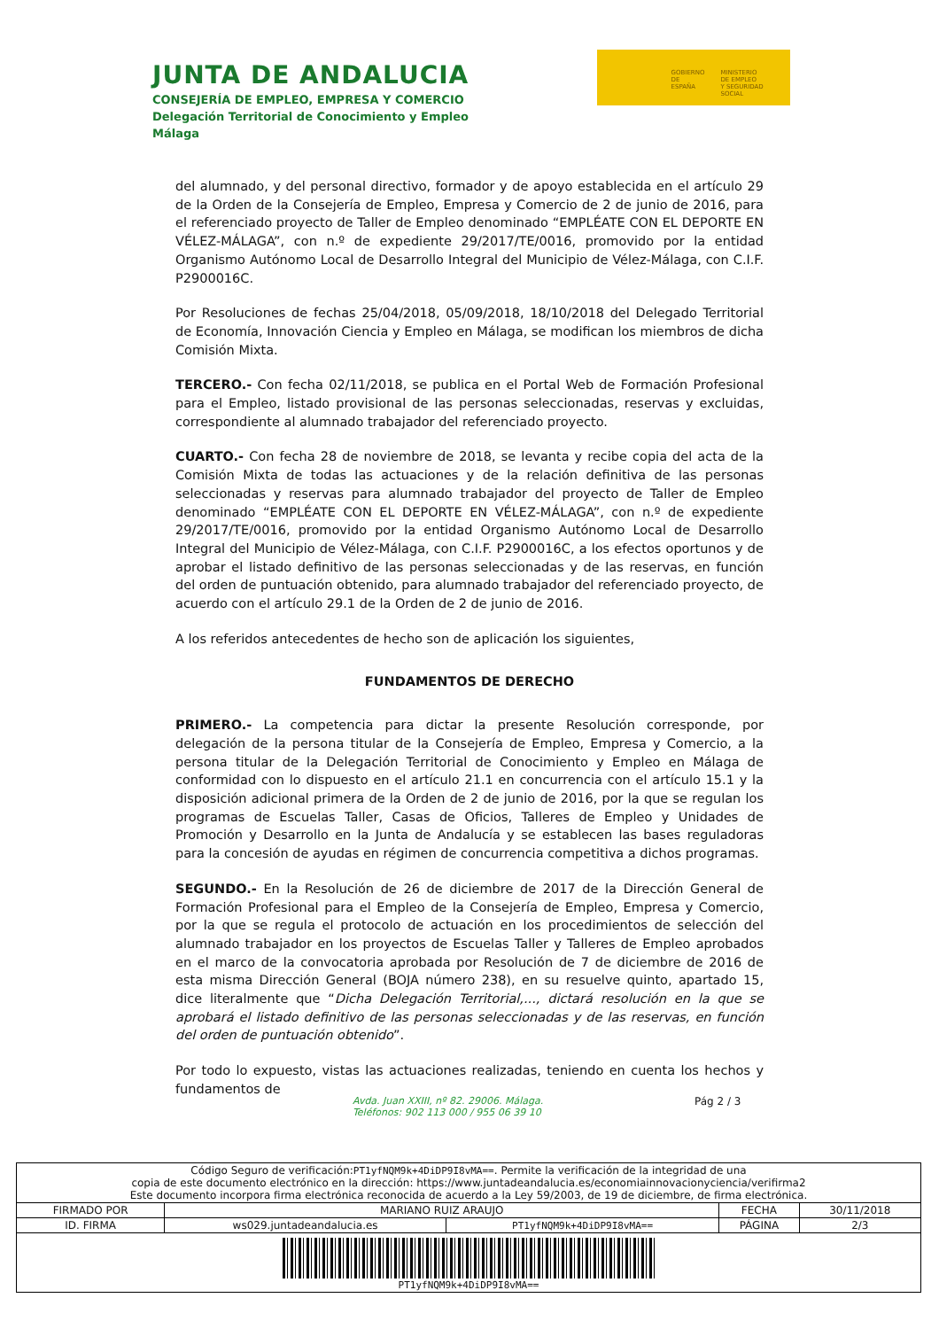JUNTA DE ANDALUCIA
CONSEJERÍA DE EMPLEO, EMPRESA Y COMERCIO
Delegación Territorial de Conocimiento y Empleo
Málaga
GOBIERNO
DE ESPAÑA
MINISTERIO
DE EMPLEO
Y SEGURIDAD SOCIAL
del alumnado, y del personal directivo, formador y de apoyo establecida en el artículo 29 de la Orden de la Consejería de Empleo, Empresa y Comercio de 2 de junio de 2016, para el referenciado proyecto de Taller de Empleo denominado “EMPLÉATE CON EL DEPORTE EN VÉLEZ-MÁLAGA”, con n.º de expediente 29/2017/TE/0016, promovido por la entidad Organismo Autónomo Local de Desarrollo Integral del Municipio de Vélez-Málaga, con C.I.F. P2900016C.
Por Resoluciones de fechas 25/04/2018, 05/09/2018, 18/10/2018 del Delegado Territorial de Economía, Innovación Ciencia y Empleo en Málaga, se modifican los miembros de dicha Comisión Mixta.
TERCERO.- Con fecha 02/11/2018, se publica en el Portal Web de Formación Profesional para el Empleo, listado provisional de las personas seleccionadas, reservas y excluidas, correspondiente al alumnado trabajador del referenciado proyecto.
CUARTO.- Con fecha 28 de noviembre de 2018, se levanta y recibe copia del acta de la Comisión Mixta de todas las actuaciones y de la relación definitiva de las personas seleccionadas y reservas para alumnado trabajador del proyecto de Taller de Empleo denominado “EMPLÉATE CON EL DEPORTE EN VÉLEZ-MÁLAGA”, con n.º de expediente 29/2017/TE/0016, promovido por la entidad Organismo Autónomo Local de Desarrollo Integral del Municipio de Vélez-Málaga, con C.I.F. P2900016C, a los efectos oportunos y de aprobar el listado definitivo de las personas seleccionadas y de las reservas, en función del orden de puntuación obtenido, para alumnado trabajador del referenciado proyecto, de acuerdo con el artículo 29.1 de la Orden de 2 de junio de 2016.
A los referidos antecedentes de hecho son de aplicación los siguientes,
FUNDAMENTOS DE DERECHO
PRIMERO.- La competencia para dictar la presente Resolución corresponde, por delegación de la persona titular de la Consejería de Empleo, Empresa y Comercio, a la persona titular de la Delegación Territorial de Conocimiento y Empleo en Málaga de conformidad con lo dispuesto en el artículo 21.1 en concurrencia con el artículo 15.1 y la disposición adicional primera de la Orden de 2 de junio de 2016, por la que se regulan los programas de Escuelas Taller, Casas de Oficios, Talleres de Empleo y Unidades de Promoción y Desarrollo en la Junta de Andalucía y se establecen las bases reguladoras para la concesión de ayudas en régimen de concurrencia competitiva a dichos programas.
SEGUNDO.- En la Resolución de 26 de diciembre de 2017 de la Dirección General de Formación Profesional para el Empleo de la Consejería de Empleo, Empresa y Comercio, por la que se regula el protocolo de actuación en los procedimientos de selección del alumnado trabajador en los proyectos de Escuelas Taller y Talleres de Empleo aprobados en el marco de la convocatoria aprobada por Resolución de 7 de diciembre de 2016 de esta misma Dirección General (BOJA número 238), en su resuelve quinto, apartado 15, dice literalmente que “Dicha Delegación Territorial,..., dictará resolución en la que se aprobará el listado definitivo de las personas seleccionadas y de las reservas, en función del orden de puntuación obtenido”.
Por todo lo expuesto, vistas las actuaciones realizadas, teniendo en cuenta los hechos y fundamentos de
Avda. Juan XXIII, nº 82. 29006. Málaga.
Teléfonos: 902 113 000 / 955 06 39 10
Pág 2 / 3
| Código Seguro de verificación: PT1yfNQM9k+4DiDP9I8vMA== . Permite la verificación de la integridad de una copia de este documento electrónico en la dirección: https://www.juntadeandalucia.es/economiainnovacionyciencia/verifirma2 Este documento incorpora firma electrónica reconocida de acuerdo a la Ley 59/2003, de 19 de diciembre, de firma electrónica. | | | | |
| FIRMADO POR | MARIANO RUIZ ARAUJO | | FECHA | 30/11/2018 |
| ID. FIRMA | ws029.juntadeandalucia.es | PT1yfNQM9k+4DiDP9I8vMA== | PÁGINA | 2/3 |
| PT1yfNQM9k+4DiDP9I8vMA== | | | | |